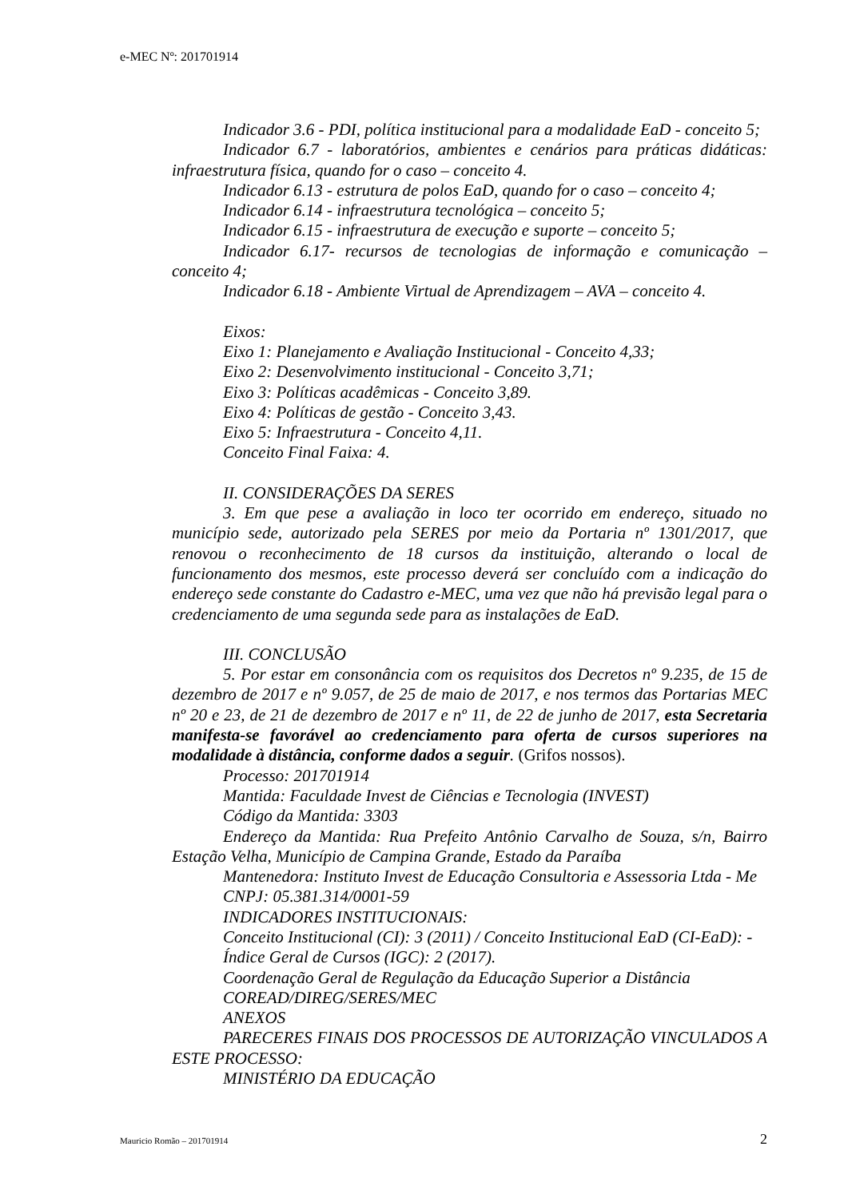e-MEC Nº: 201701914
Indicador 3.6 - PDI, política institucional para a modalidade EaD - conceito 5;
Indicador 6.7 - laboratórios, ambientes e cenários para práticas didáticas: infraestrutura física, quando for o caso – conceito 4.
Indicador 6.13 - estrutura de polos EaD, quando for o caso – conceito 4;
Indicador 6.14 - infraestrutura tecnológica – conceito 5;
Indicador 6.15 - infraestrutura de execução e suporte – conceito 5;
Indicador 6.17- recursos de tecnologias de informação e comunicação – conceito 4;
Indicador 6.18 - Ambiente Virtual de Aprendizagem – AVA – conceito 4.
Eixos:
Eixo 1: Planejamento e Avaliação Institucional - Conceito 4,33;
Eixo 2: Desenvolvimento institucional - Conceito 3,71;
Eixo 3: Políticas acadêmicas - Conceito 3,89.
Eixo 4: Políticas de gestão - Conceito 3,43.
Eixo 5: Infraestrutura - Conceito 4,11.
Conceito Final Faixa: 4.
II. CONSIDERAÇÕES DA SERES
3. Em que pese a avaliação in loco ter ocorrido em endereço, situado no município sede, autorizado pela SERES por meio da Portaria nº 1301/2017, que renovou o reconhecimento de 18 cursos da instituição, alterando o local de funcionamento dos mesmos, este processo deverá ser concluído com a indicação do endereço sede constante do Cadastro e-MEC, uma vez que não há previsão legal para o credenciamento de uma segunda sede para as instalações de EaD.
III. CONCLUSÃO
5. Por estar em consonância com os requisitos dos Decretos nº 9.235, de 15 de dezembro de 2017 e nº 9.057, de 25 de maio de 2017, e nos termos das Portarias MEC nº 20 e 23, de 21 de dezembro de 2017 e nº 11, de 22 de junho de 2017, esta Secretaria manifesta-se favorável ao credenciamento para oferta de cursos superiores na modalidade à distância, conforme dados a seguir. (Grifos nossos).
Processo: 201701914
Mantida: Faculdade Invest de Ciências e Tecnologia (INVEST)
Código da Mantida: 3303
Endereço da Mantida: Rua Prefeito Antônio Carvalho de Souza, s/n, Bairro Estação Velha, Município de Campina Grande, Estado da Paraíba
Mantenedora: Instituto Invest de Educação Consultoria e Assessoria Ltda - Me
CNPJ: 05.381.314/0001-59
INDICADORES INSTITUCIONAIS:
Conceito Institucional (CI): 3 (2011) / Conceito Institucional EaD (CI-EaD): -
Índice Geral de Cursos (IGC): 2 (2017).
Coordenação Geral de Regulação da Educação Superior a Distância
COREAD/DIREG/SERES/MEC
ANEXOS
PARECERES FINAIS DOS PROCESSOS DE AUTORIZAÇÃO VINCULADOS A ESTE PROCESSO:
MINISTÉRIO DA EDUCAÇÃO
Mauricio Romão – 201701914 2